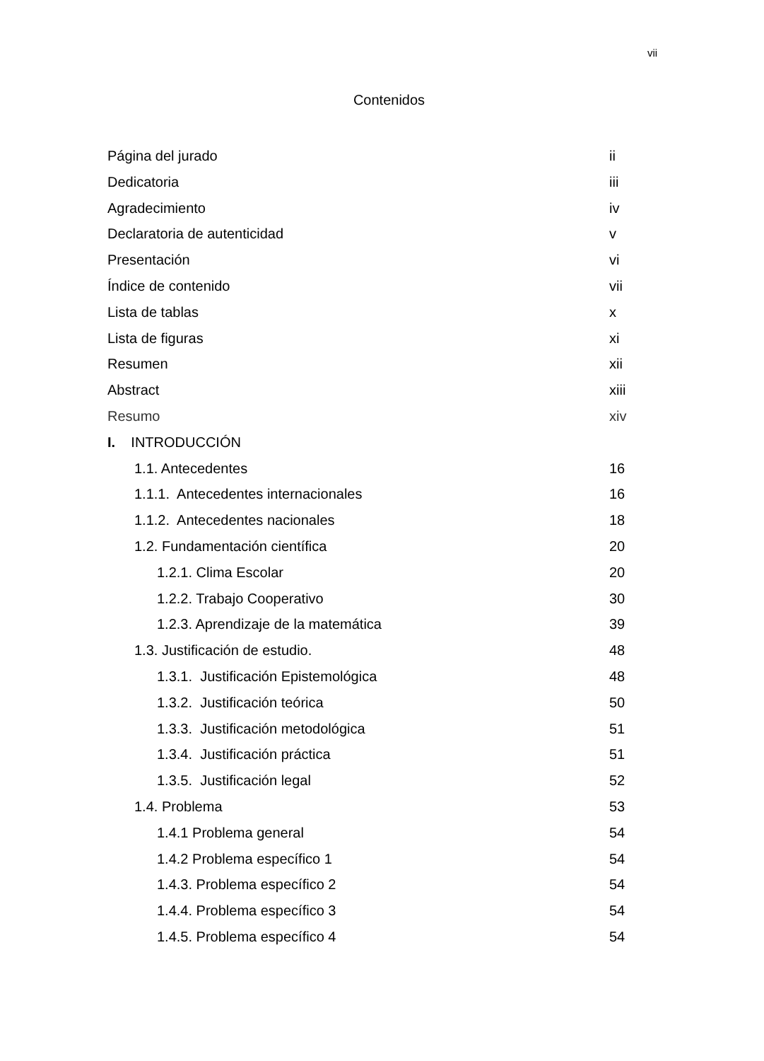vii
Contenidos
Página del jurado ii
Dedicatoria iii
Agradecimiento iv
Declaratoria de autenticidad v
Presentación vi
Índice de contenido vii
Lista de tablas x
Lista de figuras xi
Resumen xii
Abstract xiii
Resumo xiv
I. INTRODUCCIÓN
1.1. Antecedentes 16
1.1.1. Antecedentes internacionales 16
1.1.2. Antecedentes nacionales 18
1.2. Fundamentación científica 20
1.2.1. Clima Escolar 20
1.2.2. Trabajo Cooperativo 30
1.2.3. Aprendizaje de la matemática 39
1.3. Justificación de estudio. 48
1.3.1. Justificación Epistemológica 48
1.3.2. Justificación teórica 50
1.3.3. Justificación metodológica 51
1.3.4. Justificación práctica 51
1.3.5. Justificación legal 52
1.4. Problema 53
1.4.1 Problema general 54
1.4.2 Problema específico 1 54
1.4.3. Problema específico 2 54
1.4.4. Problema específico 3 54
1.4.5. Problema específico 4 54